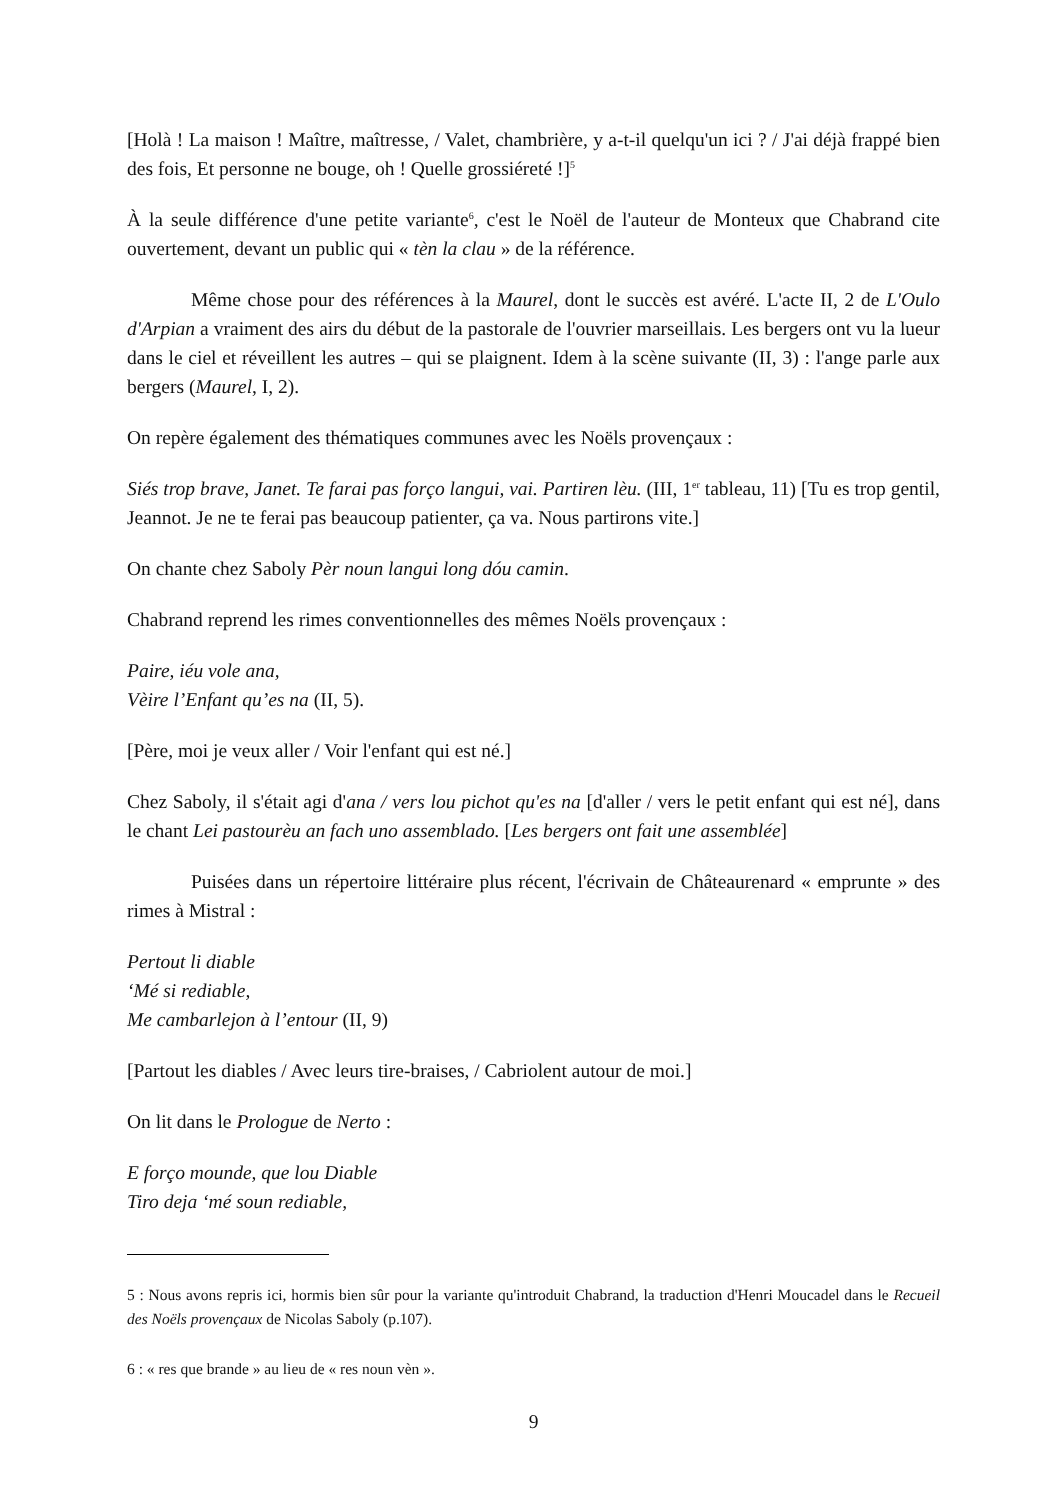[Holà ! La maison ! Maître, maîtresse, / Valet, chambrière, y a-t-il quelqu'un ici ? / J'ai déjà frappé bien des fois, Et personne ne bouge, oh ! Quelle grossiéreté !]<sup>5</sup>
À la seule différence d'une petite variante<sup>6</sup>, c'est le Noël de l'auteur de Monteux que Chabrand cite ouvertement, devant un public qui « tèn la clau » de la référence.
Même chose pour des références à la Maurel, dont le succès est avéré. L'acte II, 2 de L'Oulo d'Arpian a vraiment des airs du début de la pastorale de l'ouvrier marseillais. Les bergers ont vu la lueur dans le ciel et réveillent les autres – qui se plaignent. Idem à la scène suivante (II, 3) : l'ange parle aux bergers (Maurel, I, 2).
On repère également des thématiques communes avec les Noëls provençaux :
Siés trop brave, Janet. Te farai pas forço langui, vai. Partiren lèu. (III, 1<sup>er</sup> tableau, 11) [Tu es trop gentil, Jeannot. Je ne te ferai pas beaucoup patienter, ça va. Nous partirons vite.]
On chante chez Saboly Pèr noun langui long dóu camin.
Chabrand reprend les rimes conventionnelles des mêmes Noëls provençaux :
Paire, iéu vole ana,
Vèire l’Enfant qu’es na (II, 5).
[Père, moi je veux aller / Voir l'enfant qui est né.]
Chez Saboly, il s'était agi d'ana / vers lou pichot qu'es na [d'aller / vers le petit enfant qui est né], dans le chant Lei pastourèu an fach uno assemblado. [Les bergers ont fait une assemblée]
Puisées dans un répertoire littéraire plus récent, l'écrivain de Châteaurenard « emprunte » des rimes à Mistral :
Pertout li diable
‘Mé si rediable,
Me cambarlejon à l’entour (II, 9)
[Partout les diables / Avec leurs tire-braises, / Cabriolent autour de moi.]
On lit dans le Prologue de Nerto :
E forço mounde, que lou Diable
Tiro deja ‘mé soun rediable,
5 : Nous avons repris ici, hormis bien sûr pour la variante qu'introduit Chabrand, la traduction d'Henri Moucadel dans le Recueil des Noëls provençaux de Nicolas Saboly (p.107).
6 : « res que brande » au lieu de « res noun vèn ».
9